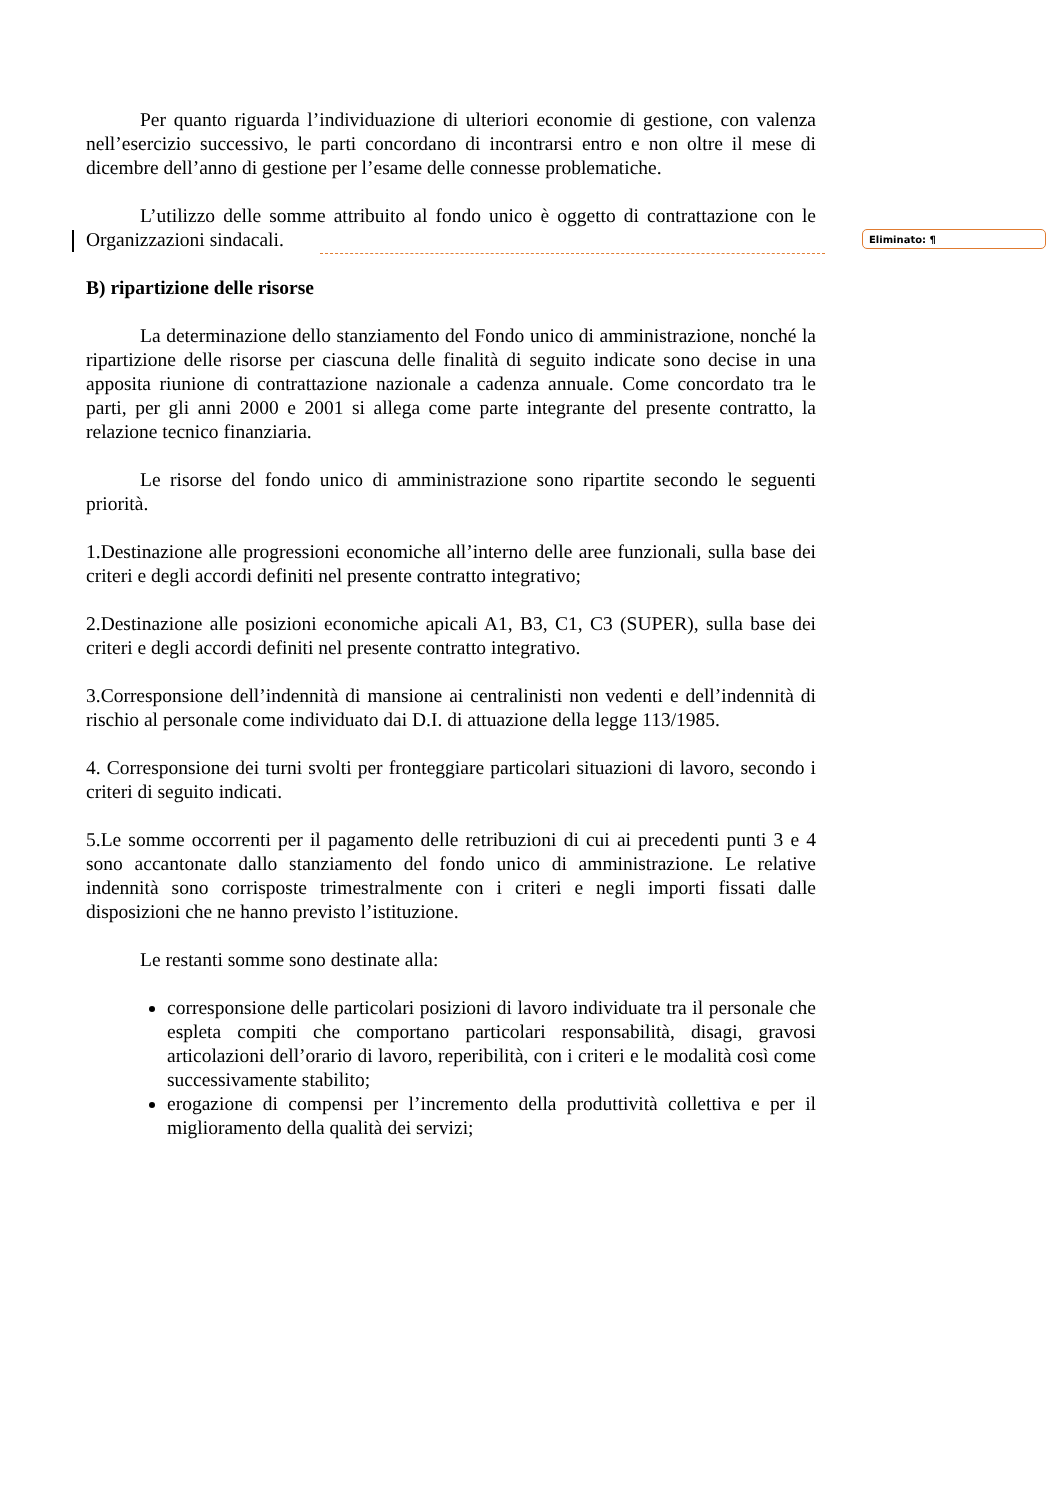Per quanto riguarda l’individuazione di ulteriori economie di gestione, con valenza nell’esercizio successivo, le parti concordano di incontrarsi entro e non oltre il mese di dicembre dell’anno di gestione per l’esame delle connesse problematiche.
L’utilizzo delle somme attribuito al fondo unico è oggetto di contrattazione con le Organizzazioni sindacali.
B) ripartizione delle risorse
La determinazione dello stanziamento del Fondo unico di amministrazione, nonché la ripartizione delle risorse per ciascuna delle finalità di seguito indicate sono decise in una apposita riunione di contrattazione nazionale a cadenza annuale. Come concordato tra le parti, per gli anni 2000 e 2001 si allega come parte integrante del presente contratto, la relazione tecnico finanziaria.
Le risorse del fondo unico di amministrazione sono ripartite secondo le seguenti priorità.
1.Destinazione alle progressioni economiche all’interno delle aree funzionali, sulla base dei criteri e degli accordi definiti nel presente contratto integrativo;
2.Destinazione alle posizioni economiche apicali A1, B3, C1, C3 (SUPER), sulla base dei criteri e degli accordi definiti nel presente contratto integrativo.
3.Corresponsione dell’indennità di mansione ai centralinisti non vedenti e dell’indennità di rischio al personale come individuato dai D.I. di attuazione della legge 113/1985.
4. Corresponsione dei turni svolti per fronteggiare particolari situazioni di lavoro, secondo i criteri di seguito indicati.
5.Le somme occorrenti per il pagamento delle retribuzioni di cui ai precedenti punti 3 e 4 sono accantonate dallo stanziamento del fondo unico di amministrazione. Le relative indennità sono corrisposte trimestralmente con i criteri e negli importi fissati dalle disposizioni che ne hanno previsto l’istituzione.
Le restanti somme sono destinate alla:
corresponsione delle particolari posizioni di lavoro individuate tra il personale che espleta compiti che comportano particolari responsabilità, disagi, gravosi articolazioni dell’orario di lavoro, reperibilità, con i criteri e le modalità così come successivamente stabilito;
erogazione di compensi per l’incremento della produttività collettiva e per il miglioramento della qualità dei servizi;
Eliminato: ¶